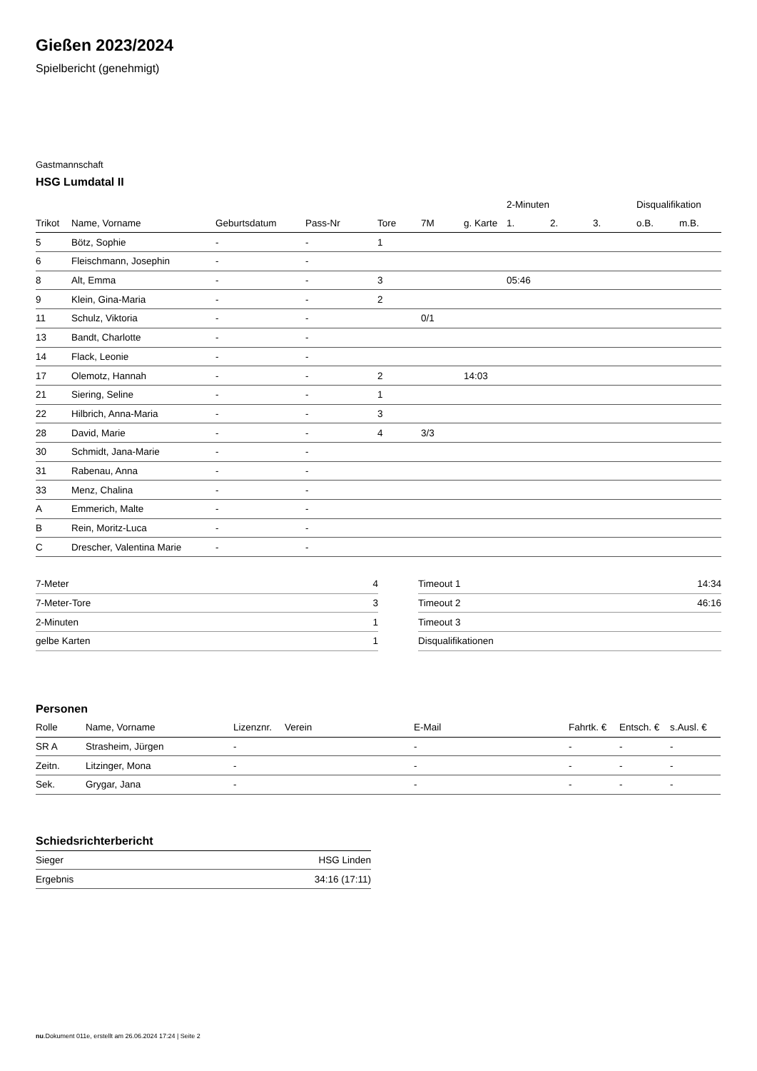Gießen 2023/2024
Spielbericht (genehmigt)
Gastmannschaft
HSG Lumdatal II
| | | | | | | | 2-Minuten | | | Disqualifikation | |
| --- | --- | --- | --- | --- | --- | --- | --- | --- | --- | --- | --- |
| Trikot | Name, Vorname | Geburtsdatum | Pass-Nr | Tore | 7M | g. Karte | 1. | 2. | 3. | o.B. | m.B. |
| 5 | Bötz, Sophie | - | - | 1 | | | | | | | |
| 6 | Fleischmann, Josephin | - | - | | | | | | | | |
| 8 | Alt, Emma | - | - | 3 | | | 05:46 | | | | |
| 9 | Klein, Gina-Maria | - | - | 2 | | | | | | | |
| 11 | Schulz, Viktoria | - | - | | 0/1 | | | | | | |
| 13 | Bandt, Charlotte | - | - | | | | | | | | |
| 14 | Flack, Leonie | - | - | | | | | | | | |
| 17 | Olemotz, Hannah | - | - | 2 | | 14:03 | | | | | |
| 21 | Siering, Seline | - | - | 1 | | | | | | | |
| 22 | Hilbrich, Anna-Maria | - | - | 3 | | | | | | | |
| 28 | David, Marie | - | - | 4 | 3/3 | | | | | | |
| 30 | Schmidt, Jana-Marie | - | - | | | | | | | | |
| 31 | Rabenau, Anna | - | - | | | | | | | | |
| 33 | Menz, Chalina | - | - | | | | | | | | |
| A | Emmerich, Malte | - | - | | | | | | | | |
| B | Rein, Moritz-Luca | - | - | | | | | | | | |
| C | Drescher, Valentina Marie | - | - | | | | | | | | |
| 7-Meter | 4 |
| 7-Meter-Tore | 3 |
| 2-Minuten | 1 |
| gelbe Karten | 1 |
| Timeout 1 | 14:34 |
| Timeout 2 | 46:16 |
| Timeout 3 | |
| Disqualifikationen | |
Personen
| Rolle | Name, Vorname | Lizenznr. | Verein | E-Mail | Fahrtk. € | Entsch. € | s.Ausl. € |
| --- | --- | --- | --- | --- | --- | --- | --- |
| SR A | Strasheim, Jürgen | - | | - | - | - | - |
| Zeitn. | Litzinger, Mona | - | | - | - | - | - |
| Sek. | Grygar, Jana | - | | - | - | - | - |
Schiedsrichterbericht
| Sieger | HSG Linden |
| Ergebnis | 34:16 (17:11) |
nu.Dokument 011e, erstellt am 26.06.2024 17:24 | Seite 2